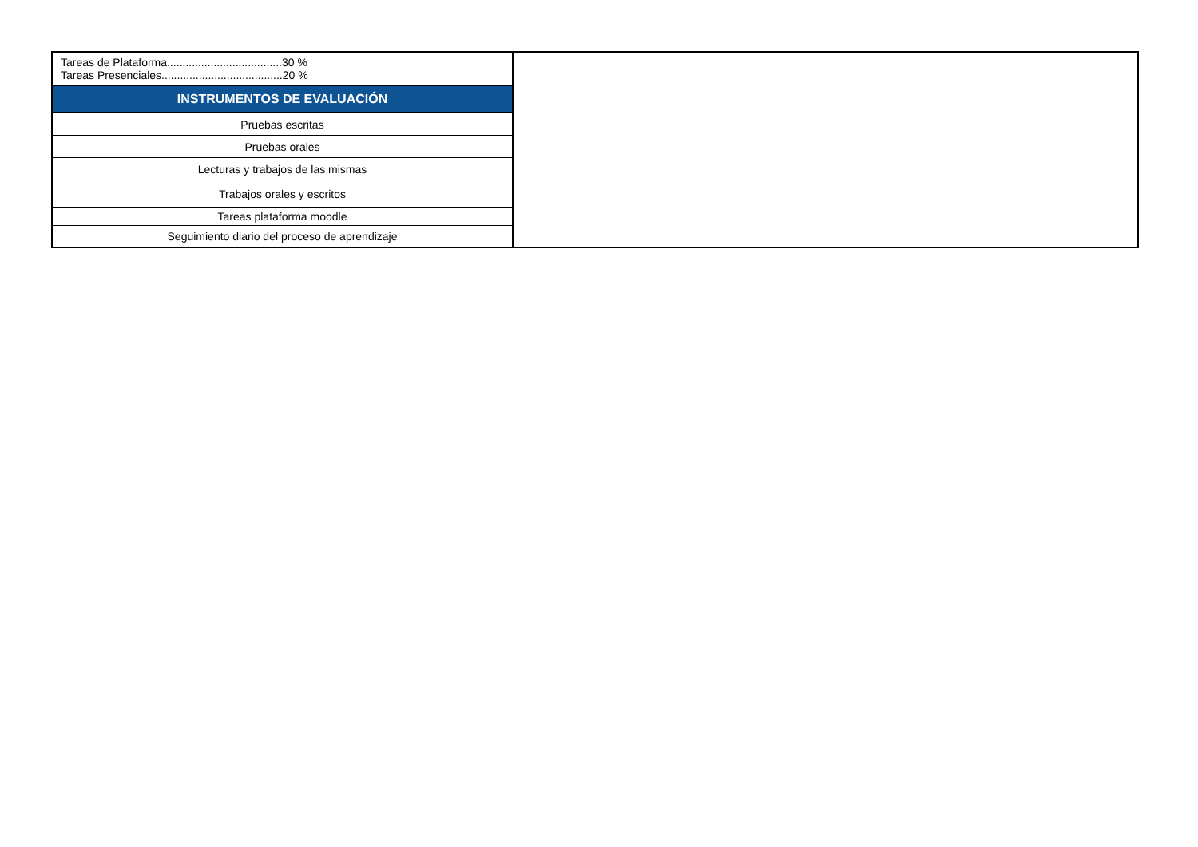| Tareas de Plataforma.....................................30 % Tareas Presenciales.......................................20 % | |
| INSTRUMENTOS DE EVALUACIÓN | |
| Pruebas escritas | |
| Pruebas orales | |
| Lecturas y trabajos de las mismas | |
| Trabajos orales y escritos | |
| Tareas plataforma moodle | |
| Seguimiento diario del proceso de aprendizaje | |